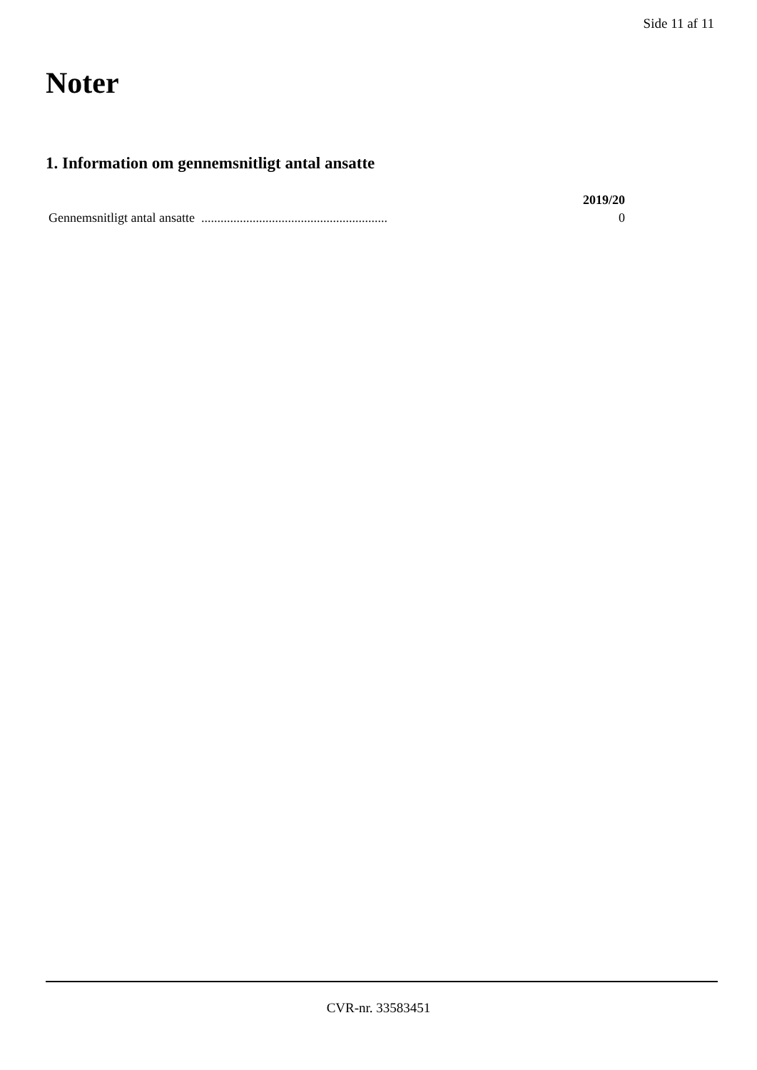Side 11 af 11
Noter
1. Information om gennemsnitligt antal ansatte
| | 2019/20 |
| --- | --- |
| Gennemsnitligt antal ansatte .......................................................... | 0 |
CVR-nr. 33583451